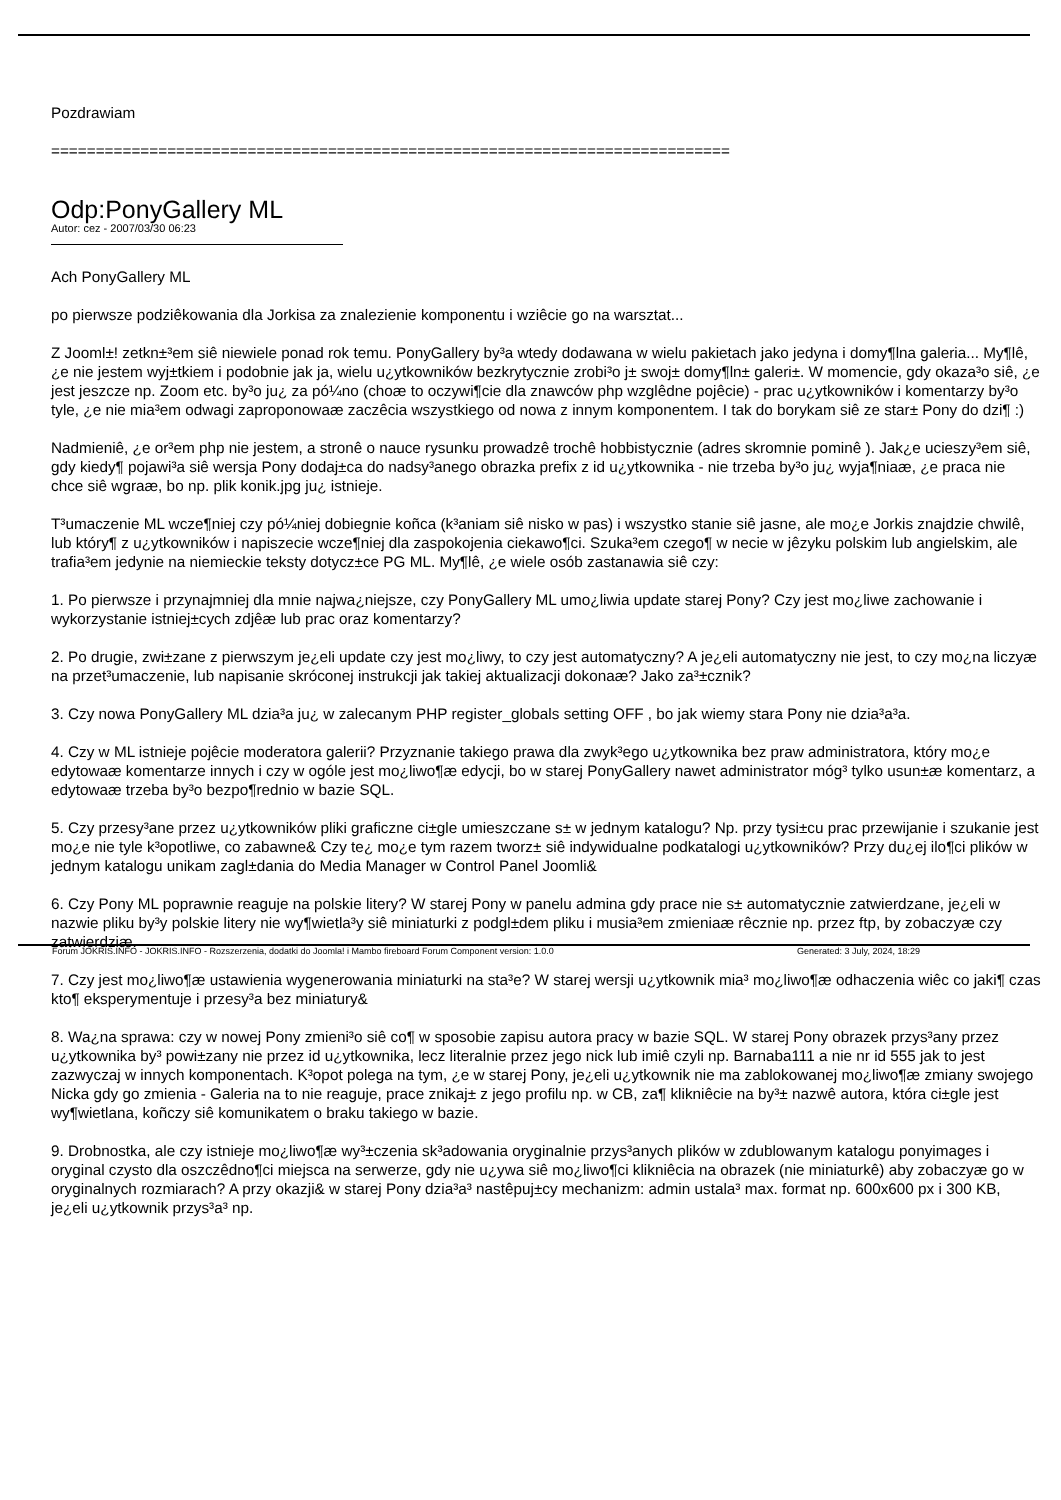Pozdrawiam
============================================================================
Odp:PonyGallery ML
Autor: cez - 2007/03/30 06:23
Ach PonyGallery ML
po pierwsze podziêkowania dla Jorkisa za znalezienie komponentu i wziêcie go na warsztat...
Z Jooml±! zetkn±³em siê niewiele ponad rok temu. PonyGallery by³a wtedy dodawana w wielu pakietach jako jedyna i domy¶lna galeria... My¶lê, ¿e nie jestem wyj±tkiem i podobnie jak ja, wielu u¿ytkowników bezkrytycznie zrobi³o j± swoj± domy¶ln± galeri±. W momencie, gdy okaza³o siê, ¿e jest jeszcze np. Zoom etc. by³o ju¿ za pó¼no (choæ to oczywi¶cie dla znawców php wzglêdne pojêcie) - prac u¿ytkowników i komentarzy by³o tyle, ¿e nie mia³em odwagi zaproponowaæ zaczêcia wszystkiego od nowa z innym komponentem. I tak do borykam siê ze star± Pony do dzi¶ :)
Nadmieniê, ¿e or³em php nie jestem, a stronê o nauce rysunku prowadzê trochê hobbistycznie (adres skromnie pominê ). Jak¿e ucieszy³em siê, gdy kiedy¶ pojawi³a siê wersja Pony dodaj±ca do nadsy³anego obrazka prefix z id u¿ytkownika - nie trzeba by³o ju¿ wyja¶niaæ, ¿e praca nie chce siê wgraæ, bo np. plik konik.jpg ju¿ istnieje.
T³umaczenie ML wcze¶niej czy pó¼niej dobiegnie koñca (k³aniam siê nisko w pas) i wszystko stanie siê jasne, ale mo¿e Jorkis znajdzie chwilê, lub który¶ z u¿ytkowników i napiszecie wcze¶niej dla zaspokojenia ciekawo¶ci. Szuka³em czego¶ w necie w jêzyku polskim lub angielskim, ale trafia³em jedynie na niemieckie teksty dotycz±ce PG ML. My¶lê, ¿e wiele osób zastanawia siê czy:
1. Po pierwsze i przynajmniej dla mnie najwa¿niejsze, czy PonyGallery ML umo¿liwia update starej Pony? Czy jest mo¿liwe zachowanie i wykorzystanie istniej±cych zdjêæ lub prac oraz komentarzy?
2. Po drugie, zwi±zane z pierwszym je¿eli update czy jest mo¿liwy, to czy jest automatyczny? A je¿eli automatyczny nie jest, to czy mo¿na liczyæ na przet³umaczenie, lub napisanie skróconej instrukcji jak takiej aktualizacji dokonaæ? Jako za³±cznik?
3. Czy nowa PonyGallery ML dzia³a ju¿ w zalecanym PHP register_globals setting OFF , bo jak wiemy stara Pony nie dzia³a³a.
4. Czy w ML istnieje pojêcie moderatora galerii? Przyznanie takiego prawa dla zwyk³ego u¿ytkownika bez praw administratora, który mo¿e edytowaæ komentarze innych i czy w ogóle jest mo¿liwo¶æ edycji, bo w starej PonyGallery nawet administrator móg³ tylko usun±æ komentarz, a edytowaæ trzeba by³o bezpo¶rednio w bazie SQL.
5. Czy przesy³ane przez u¿ytkowników pliki graficzne ci±gle umieszczane s± w jednym katalogu? Np. przy tysi±cu prac przewijanie i szukanie jest mo¿e nie tyle k³opotliwe, co zabawne& Czy te¿ mo¿e tym razem tworz± siê indywidualne podkatalogi u¿ytkowników? Przy du¿ej ilo¶ci plików w jednym katalogu unikam zagl±dania do Media Manager w Control Panel Joomli&
6. Czy Pony ML poprawnie reaguje na polskie litery? W starej Pony w panelu admina gdy prace nie s± automatycznie zatwierdzane, je¿eli w nazwie pliku by³y polskie litery nie wy¶wietla³y siê miniaturki z podgl±dem pliku i musia³em zmieniaæ rêcznie np. przez ftp, by zobaczyæ czy zatwierdziæ.
7. Czy jest mo¿liwo¶æ ustawienia wygenerowania miniaturki na sta³e? W starej wersji u¿ytkownik mia³ mo¿liwo¶æ odhaczenia wiêc co jaki¶ czas kto¶ eksperymentuje i przesy³a bez miniatury&
8. Wa¿na sprawa: czy w nowej Pony zmieni³o siê co¶ w sposobie zapisu autora pracy w bazie SQL. W starej Pony obrazek przys³any przez u¿ytkownika by³ powi±zany nie przez id u¿ytkownika, lecz literalnie przez jego nick lub imiê czyli np. Barnaba111 a nie nr id 555 jak to jest zazwyczaj w innych komponentach. K³opot polega na tym, ¿e w starej Pony, je¿eli u¿ytkownik nie ma zablokowanej mo¿liwo¶æ zmiany swojego Nicka gdy go zmienia - Galeria na to nie reaguje, prace znikaj± z jego profilu np. w CB, za¶ klikniêcie na by³± nazwê autora, która ci±gle jest wy¶wietlana, koñczy siê komunikatem o braku takiego w bazie.
9. Drobnostka, ale czy istnieje mo¿liwo¶æ wy³±czenia sk³adowania oryginalnie przys³anych plików w zdublowanym katalogu ponyimages i oryginal czysto dla oszczêdno¶ci miejsca na serwerze, gdy nie u¿ywa siê mo¿liwo¶ci klikniêcia na obrazek (nie miniaturkê) aby zobaczyæ go w oryginalnych rozmiarach? A przy okazji& w starej Pony dzia³a³ nastêpuj±cy mechanizm: admin ustala³ max. format np. 600x600 px i 300 KB, je¿eli u¿ytkownik przys³a³ np.
Forum JOKRIS.INFO - JOKRIS.INFO - Rozszerzenia, dodatki do Joomla! i Mambo fireboard Forum Component version: 1.0.0 Generated: 3 July, 2024, 18:29